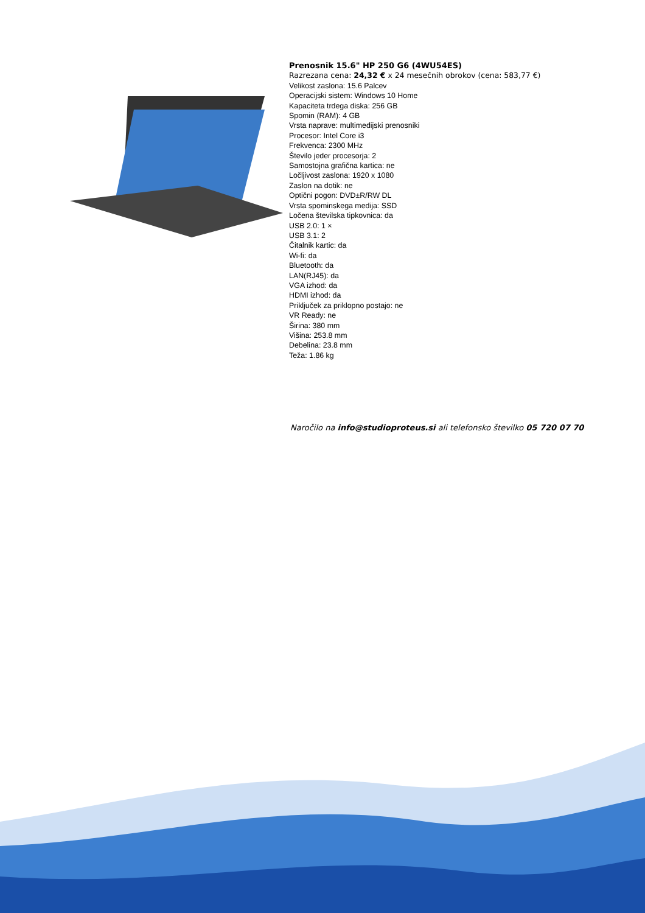Prenosnik 15.6" HP 250 G6 (4WU54ES)
Razrezana cena: 24,32 € x 24 mesečnih obrokov (cena: 583,77 €)
Velikost zaslona: 15.6 Palcev
Operacijski sistem: Windows 10 Home
Kapaciteta trdega diska: 256 GB
Spomin (RAM): 4 GB
Vrsta naprave: multimedijski prenosniki
Procesor: Intel Core i3
Frekvenca: 2300 MHz
Število jeder procesorja: 2
Samostojna grafična kartica: ne
Ločljivost zaslona: 1920 x 1080
Zaslon na dotik: ne
Optični pogon: DVD±R/RW DL
Vrsta spominskega medija: SSD
Ločena številska tipkovnica: da
USB 2.0: 1 ×
USB 3.1: 2
Čitalnik kartic: da
Wi-fi: da
Bluetooth: da
LAN(RJ45): da
VGA izhod: da
HDMI izhod: da
Priključek za priklopno postajo: ne
VR Ready: ne
Širina: 380 mm
Višina: 253.8 mm
Debelina: 23.8 mm
Teža: 1.86 kg
Naročilo na info@studioproteus.si ali telefonsko številko 05 720 07 70